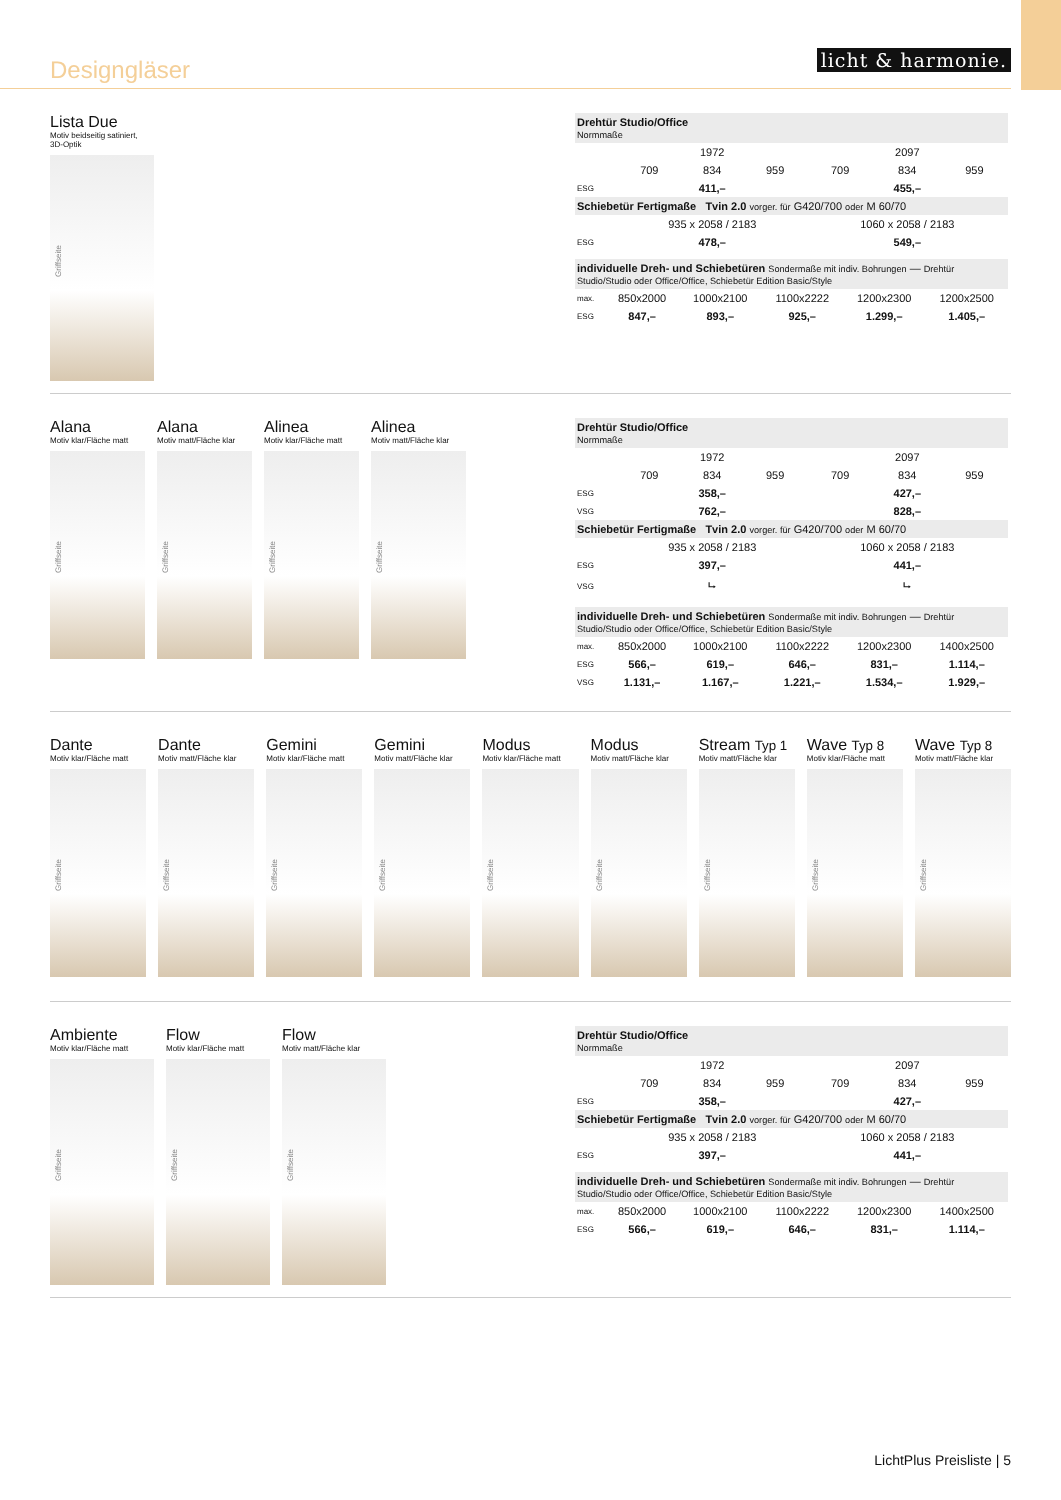Designgläser
licht & harmonie.
Lista Due
Motiv beidseitig satiniert,
3D-Optik
Griffseite
| Drehtür Studio/Office Normmaße | | | | | | |
| | 1972 | | | 2097 | | |
| | 709 | 834 | 959 | 709 | 834 | 959 |
| ESG | 411,– | | | 455,– | | |
| Schiebetür Fertigmaße Tvin 2.0 vorger. für G420/700 oder M 60/70 | | | | | | |
| | 935 x 2058 / 2183 | | | 1060 x 2058 / 2183 | | |
| ESG | 478,– | | | 549,– | | |
| individuelle Dreh- und Schiebetüren Sondermaße mit indiv. Bohrungen — Drehtür Studio/Studio oder Office/Office, Schiebetür Edition Basic/Style | | | | | |
| max. | 850x2000 | 1000x2100 | 1100x2222 | 1200x2300 | 1200x2500 |
| ESG | 847,– | 893,– | 925,– | 1.299,– | 1.405,– |
Alana
Motiv klar/Fläche matt
Griffseite
Alana
Motiv matt/Fläche klar
Griffseite
Alinea
Motiv klar/Fläche matt
Griffseite
Alinea
Motiv matt/Fläche klar
Griffseite
| Drehtür Studio/Office Normmaße | | | | | | |
| | 1972 | | | 2097 | | |
| | 709 | 834 | 959 | 709 | 834 | 959 |
| ESG | 358,– | | | 427,– | | |
| VSG | 762,– | | | 828,– | | |
| Schiebetür Fertigmaße Tvin 2.0 vorger. für G420/700 oder M 60/70 | | | | | | |
| | 935 x 2058 / 2183 | | | 1060 x 2058 / 2183 | | |
| ESG | 397,– | | | 441,– | | |
| VSG | ⮡ | | | ⮡ | | |
| individuelle Dreh- und Schiebetüren Sondermaße mit indiv. Bohrungen — Drehtür Studio/Studio oder Office/Office, Schiebetür Edition Basic/Style | | | | | |
| max. | 850x2000 | 1000x2100 | 1100x2222 | 1200x2300 | 1400x2500 |
| ESG | 566,– | 619,– | 646,– | 831,– | 1.114,– |
| VSG | 1.131,– | 1.167,– | 1.221,– | 1.534,– | 1.929,– |
Dante
Motiv klar/Fläche matt
Griffseite
Dante
Motiv matt/Fläche klar
Griffseite
Gemini
Motiv klar/Fläche matt
Griffseite
Gemini
Motiv matt/Fläche klar
Griffseite
Modus
Motiv klar/Fläche matt
Griffseite
Modus
Motiv matt/Fläche klar
Griffseite
Stream Typ 1
Motiv matt/Fläche klar
Griffseite
Wave Typ 8
Motiv klar/Fläche matt
Griffseite
Wave Typ 8
Motiv matt/Fläche klar
Griffseite
Ambiente
Motiv klar/Fläche matt
Griffseite
Flow
Motiv klar/Fläche matt
Griffseite
Flow
Motiv matt/Fläche klar
Griffseite
| Drehtür Studio/Office Normmaße | | | | | | |
| | 1972 | | | 2097 | | |
| | 709 | 834 | 959 | 709 | 834 | 959 |
| ESG | 358,– | | | 427,– | | |
| Schiebetür Fertigmaße Tvin 2.0 vorger. für G420/700 oder M 60/70 | | | | | | |
| | 935 x 2058 / 2183 | | | 1060 x 2058 / 2183 | | |
| ESG | 397,– | | | 441,– | | |
| individuelle Dreh- und Schiebetüren Sondermaße mit indiv. Bohrungen — Drehtür Studio/Studio oder Office/Office, Schiebetür Edition Basic/Style | | | | | |
| max. | 850x2000 | 1000x2100 | 1100x2222 | 1200x2300 | 1400x2500 |
| ESG | 566,– | 619,– | 646,– | 831,– | 1.114,– |
LichtPlus Preisliste | 5